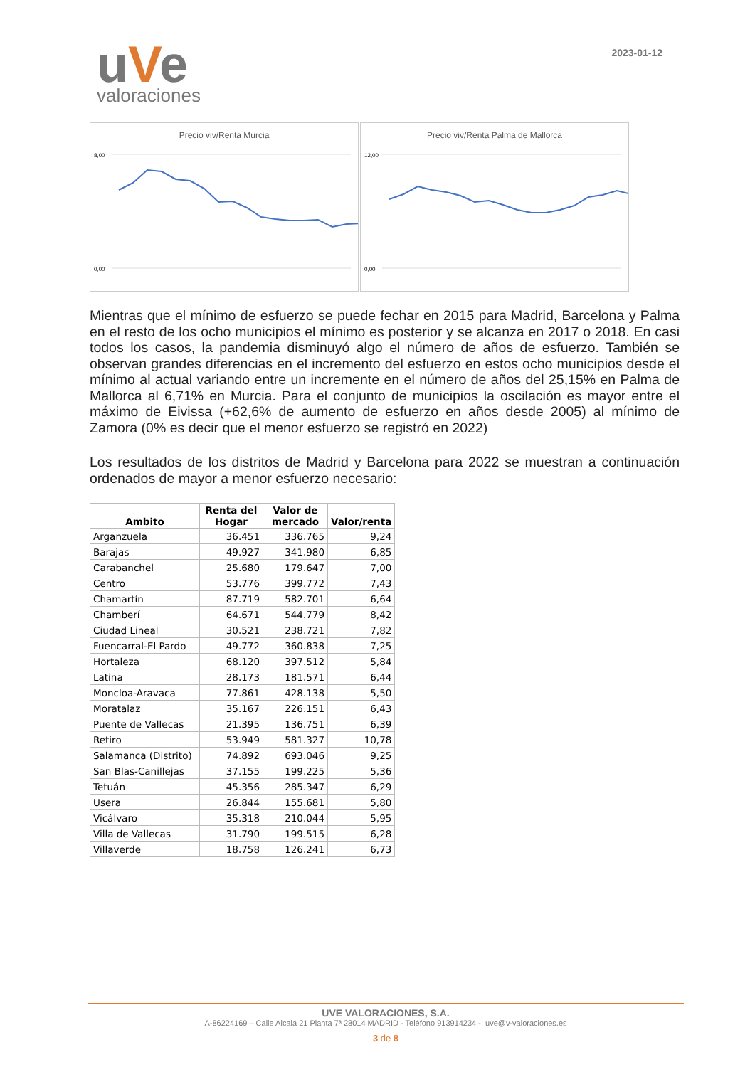uVe
valoraciones
2023-01-12
Precio viv/Renta Murcia
8,00
0,00
Precio viv/Renta Palma de Mallorca
12,00
0,00
Mientras que el mínimo de esfuerzo se puede fechar en 2015 para Madrid, Barcelona y Palma en el resto de los ocho municipios el mínimo es posterior y se alcanza en 2017 o 2018. En casi todos los casos, la pandemia disminuyó algo el número de años de esfuerzo. También se observan grandes diferencias en el incremento del esfuerzo en estos ocho municipios desde el mínimo al actual variando entre un incremente en el número de años del 25,15% en Palma de Mallorca al 6,71% en Murcia. Para el conjunto de municipios la oscilación es mayor entre el máximo de Eivissa (+62,6% de aumento de esfuerzo en años desde 2005) al mínimo de Zamora (0% es decir que el menor esfuerzo se registró en 2022)
Los resultados de los distritos de Madrid y Barcelona para 2022 se muestran a continuación ordenados de mayor a menor esfuerzo necesario:
| Ambito | Renta del Hogar | Valor de mercado | Valor/renta |
| --- | --- | --- | --- |
| Arganzuela | 36.451 | 336.765 | 9,24 |
| Barajas | 49.927 | 341.980 | 6,85 |
| Carabanchel | 25.680 | 179.647 | 7,00 |
| Centro | 53.776 | 399.772 | 7,43 |
| Chamartín | 87.719 | 582.701 | 6,64 |
| Chamberí | 64.671 | 544.779 | 8,42 |
| Ciudad Lineal | 30.521 | 238.721 | 7,82 |
| Fuencarral-El Pardo | 49.772 | 360.838 | 7,25 |
| Hortaleza | 68.120 | 397.512 | 5,84 |
| Latina | 28.173 | 181.571 | 6,44 |
| Moncloa-Aravaca | 77.861 | 428.138 | 5,50 |
| Moratalaz | 35.167 | 226.151 | 6,43 |
| Puente de Vallecas | 21.395 | 136.751 | 6,39 |
| Retiro | 53.949 | 581.327 | 10,78 |
| Salamanca (Distrito) | 74.892 | 693.046 | 9,25 |
| San Blas-Canillejas | 37.155 | 199.225 | 5,36 |
| Tetuán | 45.356 | 285.347 | 6,29 |
| Usera | 26.844 | 155.681 | 5,80 |
| Vicálvaro | 35.318 | 210.044 | 5,95 |
| Villa de Vallecas | 31.790 | 199.515 | 6,28 |
| Villaverde | 18.758 | 126.241 | 6,73 |
UVE VALORACIONES, S.A.
A-86224169 – Calle Alcalá 21 Planta 7ª 28014 MADRID - Teléfono 913914234 -. uve@v-valoraciones.es
3 de 8